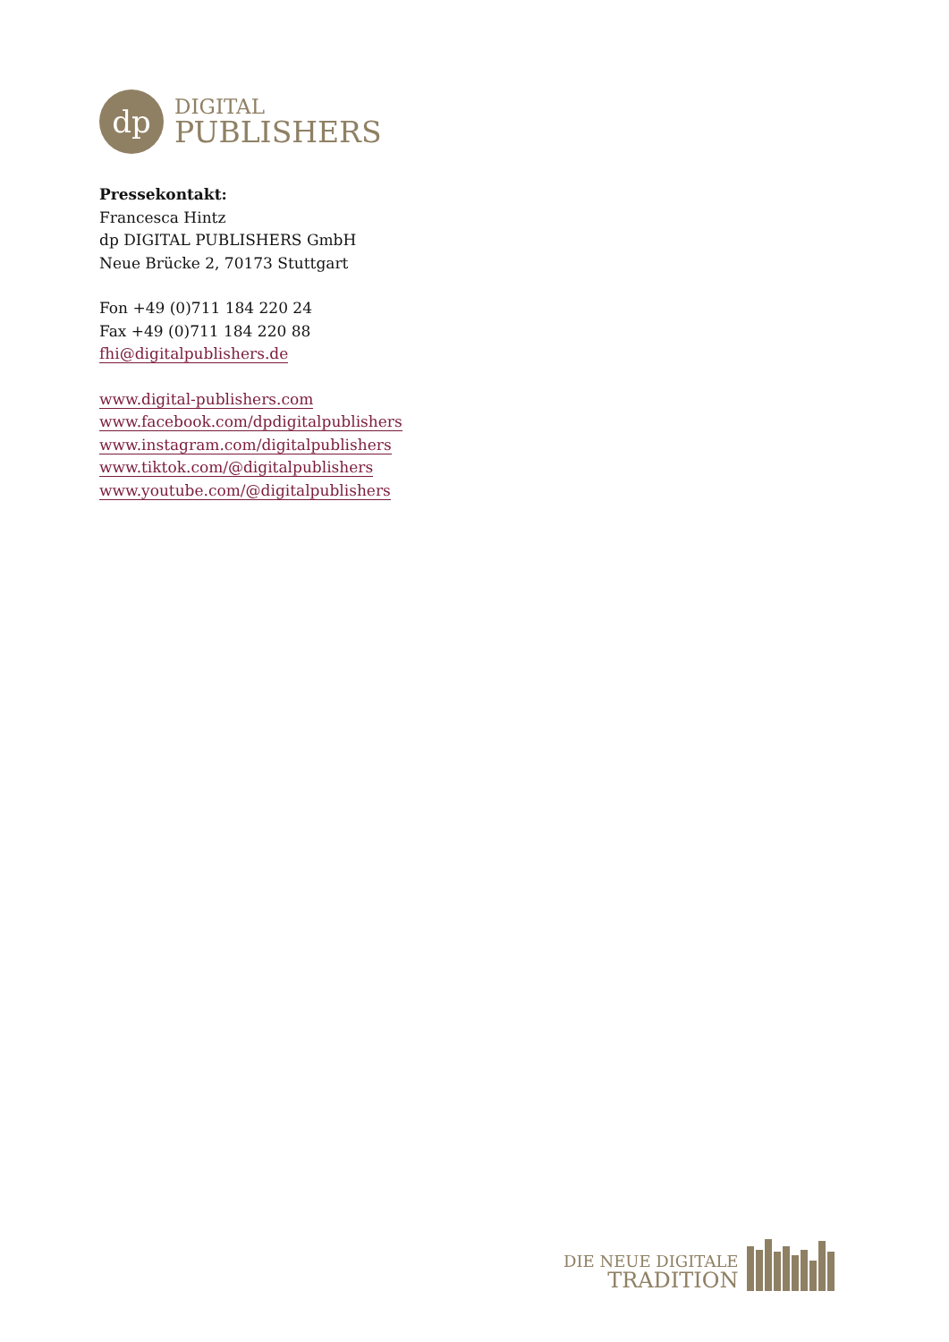dp
DIGITAL
PUBLISHERS
Pressekontakt:
Francesca Hintz
dp DIGITAL PUBLISHERS GmbH
Neue Brücke 2, 70173 Stuttgart
Fon +49 (0)711 184 220 24
Fax +49 (0)711 184 220 88
fhi@digitalpublishers.de
www.digital-publishers.com
www.facebook.com/dpdigitalpublishers
www.instagram.com/digitalpublishers
www.tiktok.com/@digitalpublishers
www.youtube.com/@digitalpublishers
DIE NEUE DIGITALE
TRADITION